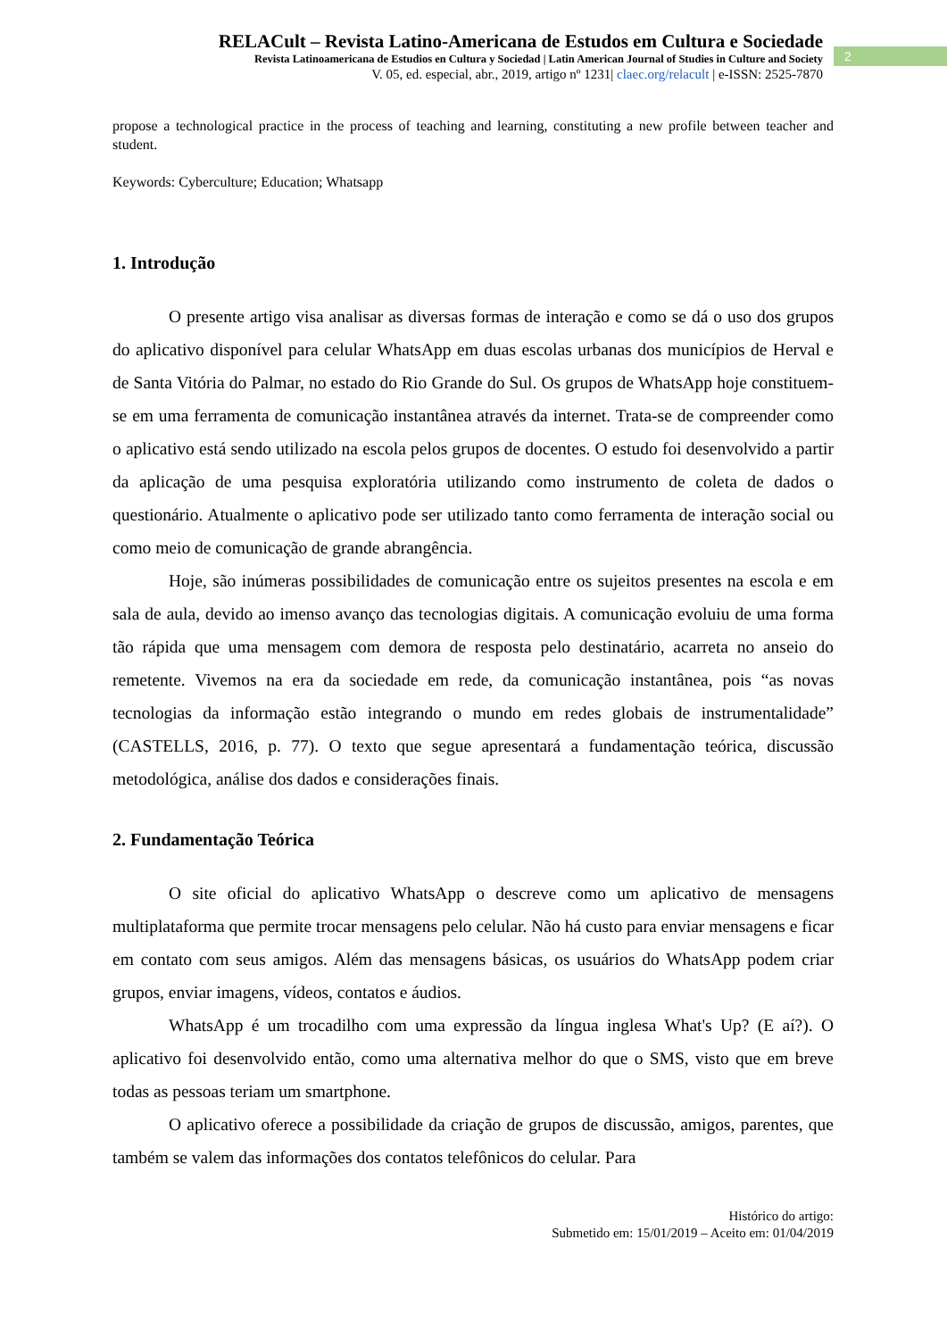RELACult – Revista Latino-Americana de Estudos em Cultura e Sociedade
Revista Latinoamericana de Estudios en Cultura y Sociedad | Latin American Journal of Studies in Culture and Society
V. 05, ed. especial, abr., 2019, artigo nº 1231| claec.org/relacult | e-ISSN: 2525-7870
2
propose a technological practice in the process of teaching and learning, constituting a new profile between teacher and student.
Keywords: Cyberculture; Education; Whatsapp
1. Introdução
O presente artigo visa analisar as diversas formas de interação e como se dá o uso dos grupos do aplicativo disponível para celular WhatsApp em duas escolas urbanas dos municípios de Herval e de Santa Vitória do Palmar, no estado do Rio Grande do Sul. Os grupos de WhatsApp hoje constituem-se em uma ferramenta de comunicação instantânea através da internet. Trata-se de compreender como o aplicativo está sendo utilizado na escola pelos grupos de docentes. O estudo foi desenvolvido a partir da aplicação de uma pesquisa exploratória utilizando como instrumento de coleta de dados o questionário. Atualmente o aplicativo pode ser utilizado tanto como ferramenta de interação social ou como meio de comunicação de grande abrangência.
Hoje, são inúmeras possibilidades de comunicação entre os sujeitos presentes na escola e em sala de aula, devido ao imenso avanço das tecnologias digitais. A comunicação evoluiu de uma forma tão rápida que uma mensagem com demora de resposta pelo destinatário, acarreta no anseio do remetente. Vivemos na era da sociedade em rede, da comunicação instantânea, pois “as novas tecnologias da informação estão integrando o mundo em redes globais de instrumentalidade” (CASTELLS, 2016, p. 77). O texto que segue apresentará a fundamentação teórica, discussão metodológica, análise dos dados e considerações finais.
2. Fundamentação Teórica
O site oficial do aplicativo WhatsApp o descreve como um aplicativo de mensagens multiplataforma que permite trocar mensagens pelo celular. Não há custo para enviar mensagens e ficar em contato com seus amigos. Além das mensagens básicas, os usuários do WhatsApp podem criar grupos, enviar imagens, vídeos, contatos e áudios.
WhatsApp é um trocadilho com uma expressão da língua inglesa What's Up? (E aí?). O aplicativo foi desenvolvido então, como uma alternativa melhor do que o SMS, visto que em breve todas as pessoas teriam um smartphone.
O aplicativo oferece a possibilidade da criação de grupos de discussão, amigos, parentes, que também se valem das informações dos contatos telefônicos do celular. Para
Histórico do artigo:
Submetido em: 15/01/2019 – Aceito em: 01/04/2019